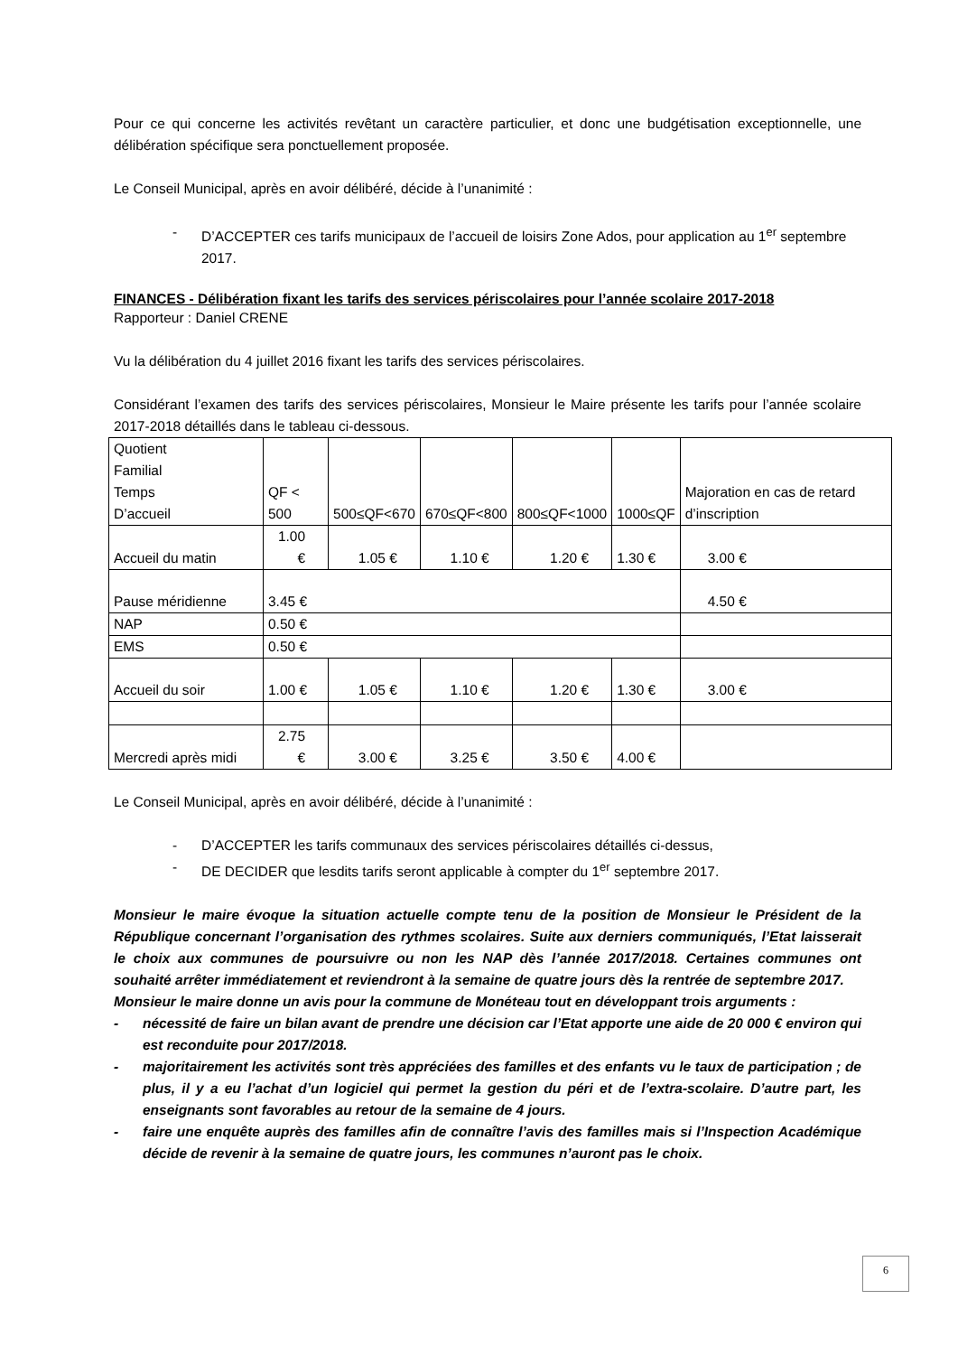Pour ce qui concerne les activités revêtant un caractère particulier, et donc une budgétisation exceptionnelle, une délibération spécifique sera ponctuellement proposée.
Le Conseil Municipal, après en avoir délibéré, décide à l’unanimité :
- D’ACCEPTER ces tarifs municipaux de l’accueil de loisirs Zone Ados, pour application au 1<sup>er</sup> septembre 2017.
FINANCES - Délibération fixant les tarifs des services périscolaires pour l’année scolaire 2017-2018
Rapporteur : Daniel CRENE
Vu la délibération du 4 juillet 2016 fixant les tarifs des services périscolaires.
Considérant l’examen des tarifs des services périscolaires, Monsieur le Maire présente les tarifs pour l’année scolaire 2017-2018 détaillés dans le tableau ci-dessous.
| Quotient Familial Temps D’accueil | QF < 500 | 500≤QF<670 | 670≤QF<800 | 800≤QF<1000 | 1000≤QF | Majoration en cas de retard d’inscription |
| Accueil du matin | 1.00 € | 1.05 € | 1.10 € | 1.20 € | 1.30 € | 3.00 € |
| Pause méridienne | 3.45 € | | | | | 4.50 € |
| NAP | 0.50 € | | | | | |
| EMS | 0.50 € | | | | | |
| Accueil du soir | 1.00 € | 1.05 € | 1.10 € | 1.20 € | 1.30 € | 3.00 € |
| Mercredi après midi | 2.75 € | 3.00 € | 3.25 € | 3.50 € | 4.00 € | |
Le Conseil Municipal, après en avoir délibéré, décide à l’unanimité :
- D’ACCEPTER les tarifs communaux des services périscolaires détaillés ci-dessus,
- DE DECIDER que lesdits tarifs seront applicable à compter du 1<sup>er</sup> septembre 2017.
Monsieur le maire évoque la situation actuelle compte tenu de la position de Monsieur le Président de la République concernant l’organisation des rythmes scolaires. Suite aux derniers communiqués, l’Etat laisserait le choix aux communes de poursuivre ou non les NAP dès l’année 2017/2018. Certaines communes ont souhaité arrêter immédiatement et reviendront à la semaine de quatre jours dès la rentrée de septembre 2017.
Monsieur le maire donne un avis pour la commune de Monéteau tout en développant trois arguments :
- nécessité de faire un bilan avant de prendre une décision car l’Etat apporte une aide de 20 000 € environ qui est reconduite pour 2017/2018.
- majoritairement les activités sont très appréciées des familles et des enfants vu le taux de participation ; de plus, il y a eu l’achat d’un logiciel qui permet la gestion du péri et de l’extra-scolaire. D’autre part, les enseignants sont favorables au retour de la semaine de 4 jours.
- faire une enquête auprès des familles afin de connaître l’avis des familles mais si l’Inspection Académique décide de revenir à la semaine de quatre jours, les communes n’auront pas le choix.
6